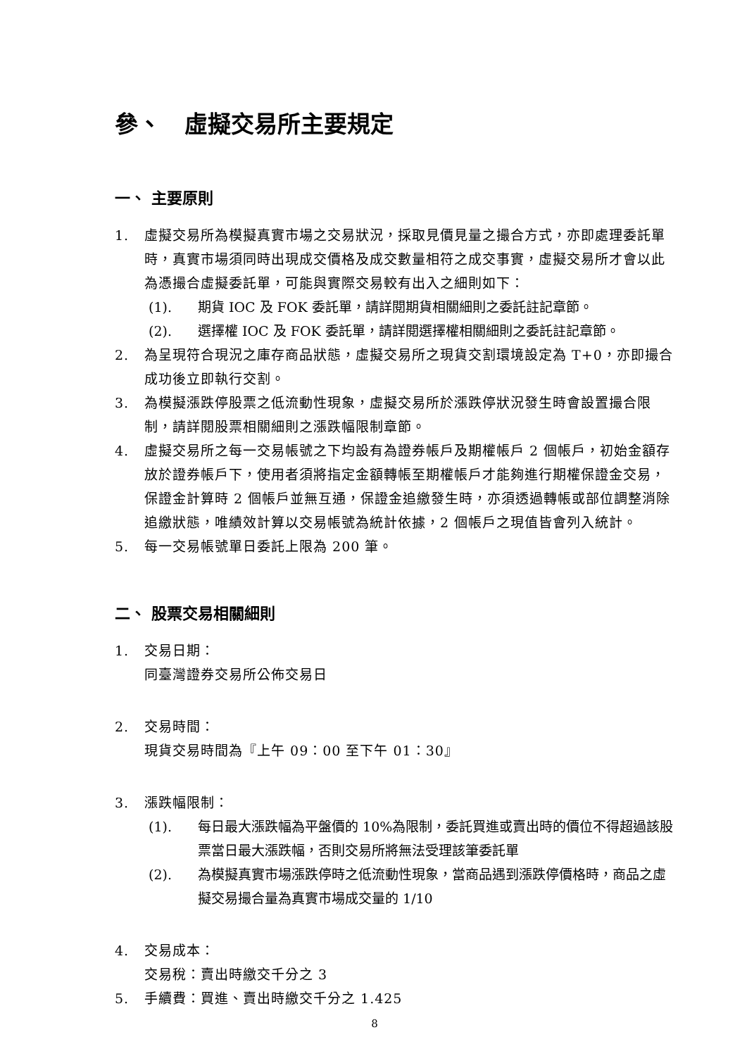參、　虛擬交易所主要規定
一、 主要原則
1. 虛擬交易所為模擬真實市場之交易狀況，採取見價見量之撮合方式，亦即處理委託單時，真實市場須同時出現成交價格及成交數量相符之成交事實，虛擬交易所才會以此為憑撮合虛擬委託單，可能與實際交易較有出入之細則如下：
(1). 期貨 IOC 及 FOK 委託單，請詳閱期貨相關細則之委託註記章節。
(2). 選擇權 IOC 及 FOK 委託單，請詳閱選擇權相關細則之委託註記章節。
2. 為呈現符合現況之庫存商品狀態，虛擬交易所之現貨交割環境設定為 T+0，亦即撮合成功後立即執行交割。
3. 為模擬漲跌停股票之低流動性現象，虛擬交易所於漲跌停狀況發生時會設置撮合限制，請詳閱股票相關細則之漲跌幅限制章節。
4. 虛擬交易所之每一交易帳號之下均設有為證券帳戶及期權帳戶 2 個帳戶，初始金額存放於證券帳戶下，使用者須將指定金額轉帳至期權帳戶才能夠進行期權保證金交易，保證金計算時 2 個帳戶並無互通，保證金追繳發生時，亦須透過轉帳或部位調整消除追繳狀態，唯績效計算以交易帳號為統計依據，2 個帳戶之現值皆會列入統計。
5. 每一交易帳號單日委託上限為 200 筆。
二、 股票交易相關細則
1. 交易日期：
同臺灣證券交易所公佈交易日
2. 交易時間：
現貨交易時間為『上午 09：00 至下午 01：30』
3. 漲跌幅限制：
(1). 每日最大漲跌幅為平盤價的 10%為限制，委託買進或賣出時的價位不得超過該股票當日最大漲跌幅，否則交易所將無法受理該筆委託單
(2). 為模擬真實市場漲跌停時之低流動性現象，當商品遇到漲跌停價格時，商品之虛擬交易撮合量為真實市場成交量的 1/10
4. 交易成本：
交易稅：賣出時繳交千分之 3
5. 手續費：買進、賣出時繳交千分之 1.425
8